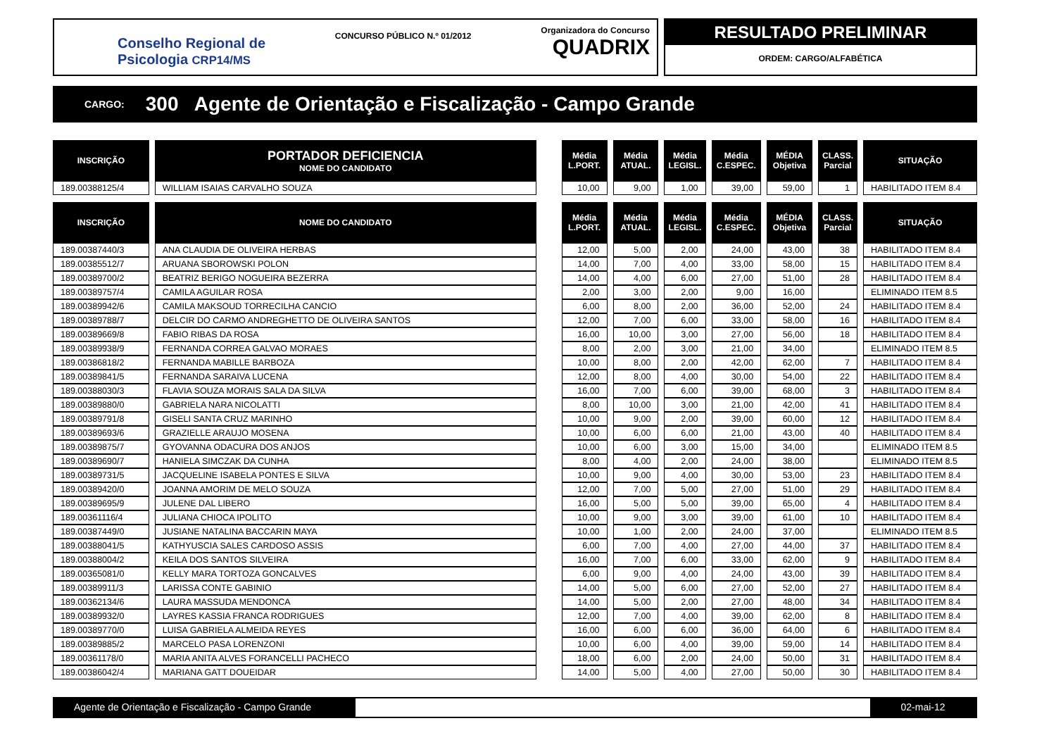Conselho Regional de
Psicologia CRP14/MS
CONCURSO PÚBLICO N.º 01/2012
Organizadora do Concurso
QUADRIX
RESULTADO PRELIMINAR
ORDEM: CARGO/ALFABÉTICA
CARGO: 300 Agente de Orientação e Fiscalização - Campo Grande
| INSCRIÇÃO | PORTADOR DEFICIENCIA NOME DO CANDIDATO | | Média L.PORT. | Média ATUAL. | Média LEGISL. | Média C.ESPEC. | MÉDIA Objetiva | CLASS. Parcial | SITUAÇÃO |
| --- | --- | --- | --- | --- | --- | --- | --- | --- | --- |
| 189.00388125/4 | WILLIAM ISAIAS CARVALHO SOUZA | | 10,00 | 9,00 | 1,00 | 39,00 | 59,00 | 1 | HABILITADO ITEM 8.4 |
| INSCRIÇÃO | NOME DO CANDIDATO | | Média L.PORT. | Média ATUAL. | Média LEGISL. | Média C.ESPEC. | MÉDIA Objetiva | CLASS. Parcial | SITUAÇÃO |
| 189.00387440/3 | ANA CLAUDIA DE OLIVEIRA HERBAS | | 12,00 | 5,00 | 2,00 | 24,00 | 43,00 | 38 | HABILITADO ITEM 8.4 |
| 189.00385512/7 | ARUANA SBOROWSKI POLON | | 14,00 | 7,00 | 4,00 | 33,00 | 58,00 | 15 | HABILITADO ITEM 8.4 |
| 189.00389700/2 | BEATRIZ BERIGO NOGUEIRA BEZERRA | | 14,00 | 4,00 | 6,00 | 27,00 | 51,00 | 28 | HABILITADO ITEM 8.4 |
| 189.00389757/4 | CAMILA AGUILAR ROSA | | 2,00 | 3,00 | 2,00 | 9,00 | 16,00 | | ELIMINADO ITEM 8.5 |
| 189.00389942/6 | CAMILA MAKSOUD TORRECILHA CANCIO | | 6,00 | 8,00 | 2,00 | 36,00 | 52,00 | 24 | HABILITADO ITEM 8.4 |
| 189.00389788/7 | DELCIR DO CARMO ANDREGHETTO DE OLIVEIRA SANTOS | | 12,00 | 7,00 | 6,00 | 33,00 | 58,00 | 16 | HABILITADO ITEM 8.4 |
| 189.00389669/8 | FABIO RIBAS DA ROSA | | 16,00 | 10,00 | 3,00 | 27,00 | 56,00 | 18 | HABILITADO ITEM 8.4 |
| 189.00389938/9 | FERNANDA CORREA GALVAO MORAES | | 8,00 | 2,00 | 3,00 | 21,00 | 34,00 | | ELIMINADO ITEM 8.5 |
| 189.00386818/2 | FERNANDA MABILLE BARBOZA | | 10,00 | 8,00 | 2,00 | 42,00 | 62,00 | 7 | HABILITADO ITEM 8.4 |
| 189.00389841/5 | FERNANDA SARAIVA LUCENA | | 12,00 | 8,00 | 4,00 | 30,00 | 54,00 | 22 | HABILITADO ITEM 8.4 |
| 189.00388030/3 | FLAVIA SOUZA MORAIS SALA DA SILVA | | 16,00 | 7,00 | 6,00 | 39,00 | 68,00 | 3 | HABILITADO ITEM 8.4 |
| 189.00389880/0 | GABRIELA NARA NICOLATTI | | 8,00 | 10,00 | 3,00 | 21,00 | 42,00 | 41 | HABILITADO ITEM 8.4 |
| 189.00389791/8 | GISELI SANTA CRUZ MARINHO | | 10,00 | 9,00 | 2,00 | 39,00 | 60,00 | 12 | HABILITADO ITEM 8.4 |
| 189.00389693/6 | GRAZIELLE ARAUJO MOSENA | | 10,00 | 6,00 | 6,00 | 21,00 | 43,00 | 40 | HABILITADO ITEM 8.4 |
| 189.00389875/7 | GYOVANNA ODACURA DOS ANJOS | | 10,00 | 6,00 | 3,00 | 15,00 | 34,00 | | ELIMINADO ITEM 8.5 |
| 189.00389690/7 | HANIELA SIMCZAK DA CUNHA | | 8,00 | 4,00 | 2,00 | 24,00 | 38,00 | | ELIMINADO ITEM 8.5 |
| 189.00389731/5 | JACQUELINE ISABELA PONTES E SILVA | | 10,00 | 9,00 | 4,00 | 30,00 | 53,00 | 23 | HABILITADO ITEM 8.4 |
| 189.00389420/0 | JOANNA AMORIM DE MELO SOUZA | | 12,00 | 7,00 | 5,00 | 27,00 | 51,00 | 29 | HABILITADO ITEM 8.4 |
| 189.00389695/9 | JULENE DAL LIBERO | | 16,00 | 5,00 | 5,00 | 39,00 | 65,00 | 4 | HABILITADO ITEM 8.4 |
| 189.00361116/4 | JULIANA CHIOCA IPOLITO | | 10,00 | 9,00 | 3,00 | 39,00 | 61,00 | 10 | HABILITADO ITEM 8.4 |
| 189.00387449/0 | JUSIANE NATALINA BACCARIN MAYA | | 10,00 | 1,00 | 2,00 | 24,00 | 37,00 | | ELIMINADO ITEM 8.5 |
| 189.00388041/5 | KATHYUSCIA SALES CARDOSO ASSIS | | 6,00 | 7,00 | 4,00 | 27,00 | 44,00 | 37 | HABILITADO ITEM 8.4 |
| 189.00388004/2 | KEILA DOS SANTOS SILVEIRA | | 16,00 | 7,00 | 6,00 | 33,00 | 62,00 | 9 | HABILITADO ITEM 8.4 |
| 189.00365081/0 | KELLY MARA TORTOZA GONCALVES | | 6,00 | 9,00 | 4,00 | 24,00 | 43,00 | 39 | HABILITADO ITEM 8.4 |
| 189.00389911/3 | LARISSA CONTE GABINIO | | 14,00 | 5,00 | 6,00 | 27,00 | 52,00 | 27 | HABILITADO ITEM 8.4 |
| 189.00362134/6 | LAURA MASSUDA MENDONCA | | 14,00 | 5,00 | 2,00 | 27,00 | 48,00 | 34 | HABILITADO ITEM 8.4 |
| 189.00389932/0 | LAYRES KASSIA FRANCA RODRIGUES | | 12,00 | 7,00 | 4,00 | 39,00 | 62,00 | 8 | HABILITADO ITEM 8.4 |
| 189.00389770/0 | LUISA GABRIELA ALMEIDA REYES | | 16,00 | 6,00 | 6,00 | 36,00 | 64,00 | 6 | HABILITADO ITEM 8.4 |
| 189.00389885/2 | MARCELO PASA LORENZONI | | 10,00 | 6,00 | 4,00 | 39,00 | 59,00 | 14 | HABILITADO ITEM 8.4 |
| 189.00361178/0 | MARIA ANITA ALVES FORANCELLI PACHECO | | 18,00 | 6,00 | 2,00 | 24,00 | 50,00 | 31 | HABILITADO ITEM 8.4 |
| 189.00386042/4 | MARIANA GATT DOUEIDAR | | 14,00 | 5,00 | 4,00 | 27,00 | 50,00 | 30 | HABILITADO ITEM 8.4 |
Agente de Orientação e Fiscalização - Campo Grande
02-mai-12